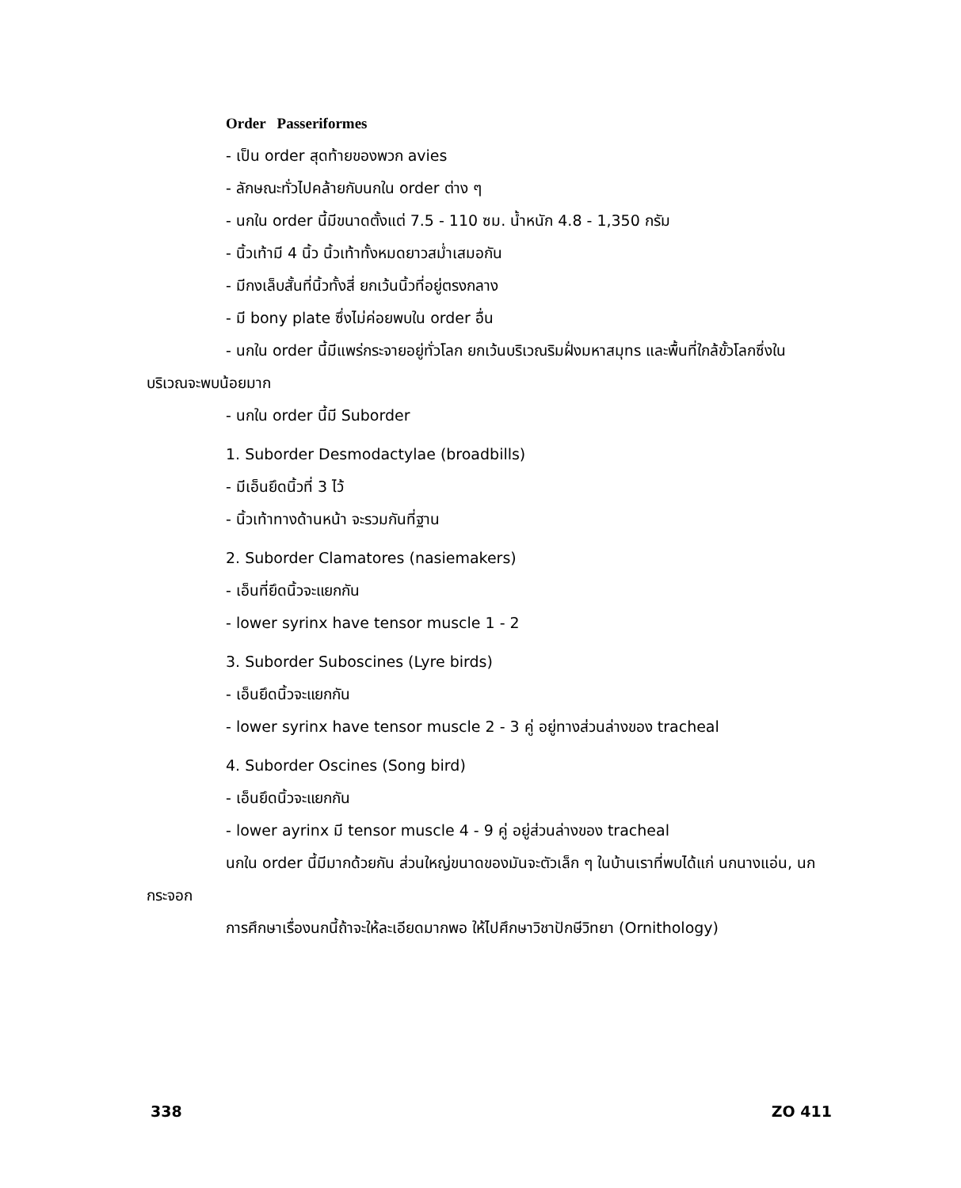Order Passeriformes
- เป็น order สุดท้ายของพวก avies
- ลักษณะทั่วไปคล้ายกับนกใน order ต่าง ๆ
- นกใน order นี้มีขนาดตั้งแต่ 7.5 - 110 ซม. น้ำหนัก 4.8 - 1,350 กรัม
- นิ้วเท้ามี 4 นิ้ว นิ้วเท้าทั้งหมดยาวสม่ำเสมอกัน
- มีกงเล็บสั้นที่นิ้วทั้งสี่ ยกเว้นนิ้วที่อยู่ตรงกลาง
- มี bony plate ซึ่งไม่ค่อยพบใน order อื่น
- นกใน order นี้มีแพร่กระจายอยู่ทั่วโลก ยกเว้นบริเวณริมฝั่งมหาสมุทร และพื้นที่ใกล้ขั้วโลกซึ่งในบริเวณจะพบน้อยมาก
- นกใน order นี้มี Suborder
1. Suborder Desmodactylae (broadbills)
- มีเอ็นยึดนิ้วที่ 3 ไว้
- นิ้วเท้าทางด้านหน้า จะรวมกันที่ฐาน
2. Suborder Clamatores (nasiemakers)
- เอ็นที่ยึดนิ้วจะแยกกัน
- lower syrinx have tensor muscle 1 - 2
3. Suborder Suboscines (Lyre birds)
- เอ็นยึดนิ้วจะแยกกัน
- lower syrinx have tensor muscle 2 - 3 คู่ อยู่ทางส่วนล่างของ tracheal
4. Suborder Oscines (Song bird)
- เอ็นยึดนิ้วจะแยกกัน
- lower ayrinx มี tensor muscle 4 - 9 คู่ อยู่ส่วนล่างของ tracheal
นกใน order นี้มีมากด้วยกัน ส่วนใหญ่ขนาดของมันจะตัวเล็ก ๆ ในบ้านเราที่พบได้แก่ นกนางแอ่น, นกกระจอก
การศึกษาเรื่องนกนี้ถ้าจะให้ละเอียดมากพอ ให้ไปศึกษาวิชาปักษีวิทยา (Ornithology)
338 ZO 411